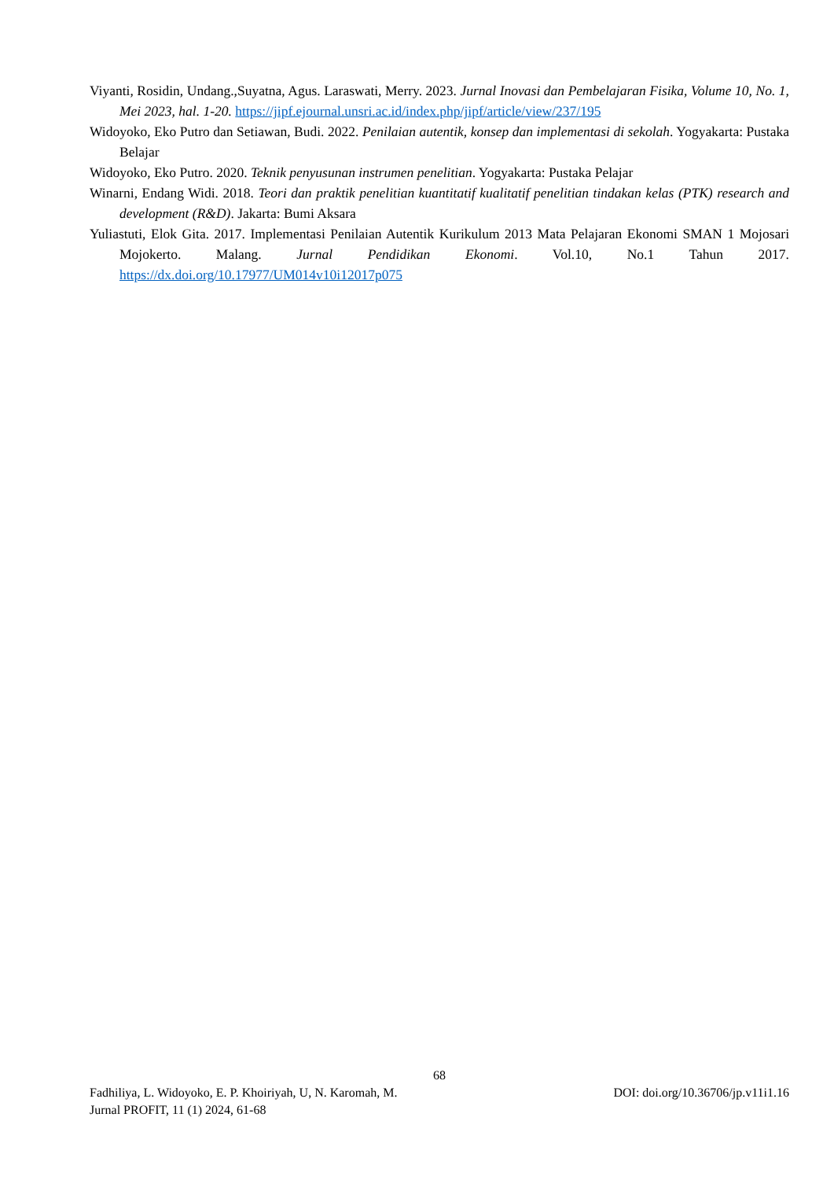Viyanti, Rosidin, Undang.,Suyatna, Agus. Laraswati, Merry. 2023. Jurnal Inovasi dan Pembelajaran Fisika, Volume 10, No. 1, Mei 2023, hal. 1-20. https://jipf.ejournal.unsri.ac.id/index.php/jipf/article/view/237/195
Widoyoko, Eko Putro dan Setiawan, Budi. 2022. Penilaian autentik, konsep dan implementasi di sekolah. Yogyakarta: Pustaka Belajar
Widoyoko, Eko Putro. 2020. Teknik penyusunan instrumen penelitian. Yogyakarta: Pustaka Pelajar
Winarni, Endang Widi. 2018. Teori dan praktik penelitian kuantitatif kualitatif penelitian tindakan kelas (PTK) research and development (R&D). Jakarta: Bumi Aksara
Yuliastuti, Elok Gita. 2017. Implementasi Penilaian Autentik Kurikulum 2013 Mata Pelajaran Ekonomi SMAN 1 Mojosari Mojokerto. Malang. Jurnal Pendidikan Ekonomi. Vol.10, No.1 Tahun 2017. https://dx.doi.org/10.17977/UM014v10i12017p075
68
Fadhiliya, L. Widoyoko, E. P. Khoiriyah, U, N. Karomah, M. DOI: doi.org/10.36706/jp.v11i1.16
Jurnal PROFIT, 11 (1) 2024, 61-68